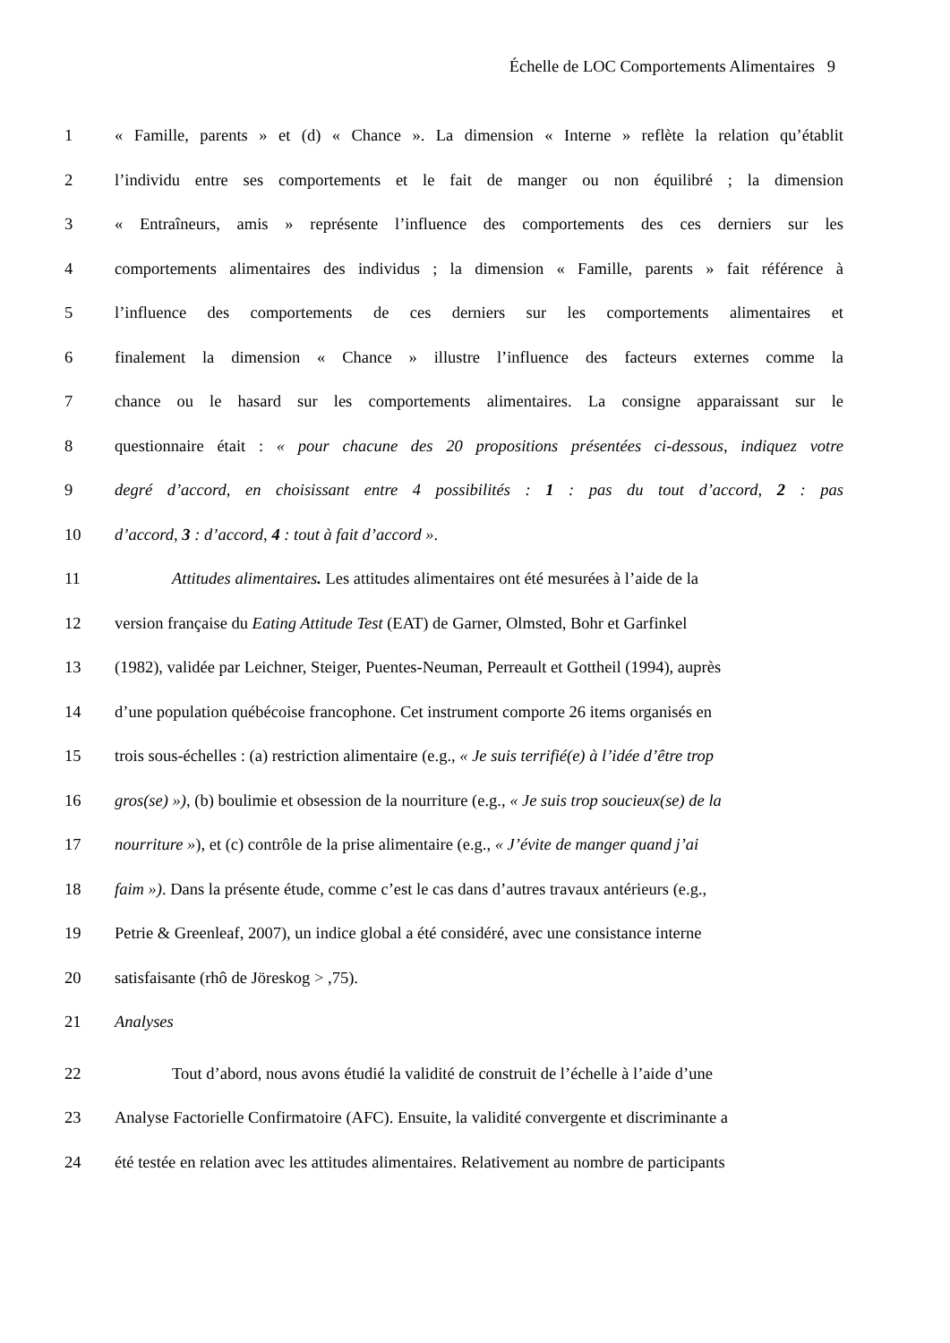Échelle de LOC Comportements Alimentaires 9
1 « Famille, parents » et (d) « Chance ». La dimension « Interne » reflète la relation qu’établit
2 l’individu entre ses comportements et le fait de manger ou non équilibré ; la dimension
3 « Entraîneurs, amis » représente l’influence des comportements des ces derniers sur les
4 comportements alimentaires des individus ; la dimension « Famille, parents » fait référence à
5 l’influence des comportements de ces derniers sur les comportements alimentaires et
6 finalement la dimension « Chance » illustre l’influence des facteurs externes comme la
7 chance ou le hasard sur les comportements alimentaires. La consigne apparaissant sur le
8 questionnaire était : « pour chacune des 20 propositions présentées ci-dessous, indiquez votre
9 degré d’accord, en choisissant entre 4 possibilités : 1 : pas du tout d’accord, 2 : pas
10 d’accord, 3 : d’accord, 4 : tout à fait d’accord ».
11 Attitudes alimentaires. Les attitudes alimentaires ont été mesurées à l’aide de la
12 version française du Eating Attitude Test (EAT) de Garner, Olmsted, Bohr et Garfinkel
13 (1982), validée par Leichner, Steiger, Puentes-Neuman, Perreault et Gottheil (1994), auprès
14 d’une population québécoise francophone. Cet instrument comporte 26 items organisés en
15 trois sous-échelles : (a) restriction alimentaire (e.g., « Je suis terrifié(e) à l’idée d’être trop
16 gros(se) »), (b) boulimie et obsession de la nourriture (e.g., « Je suis trop soucieux(se) de la
17 nourriture »), et (c) contrôle de la prise alimentaire (e.g., « J’évite de manger quand j’ai
18 faim »). Dans la présente étude, comme c’est le cas dans d’autres travaux antérieurs (e.g.,
19 Petrie & Greenleaf, 2007), un indice global a été considéré, avec une consistance interne
20 satisfaisante (rhô de Jöreskog > ,75).
21 Analyses
22 Tout d’abord, nous avons étudié la validité de construit de l’échelle à l’aide d’une
23 Analyse Factorielle Confirmatoire (AFC). Ensuite, la validité convergente et discriminante a
24 été testée en relation avec les attitudes alimentaires. Relativement au nombre de participants